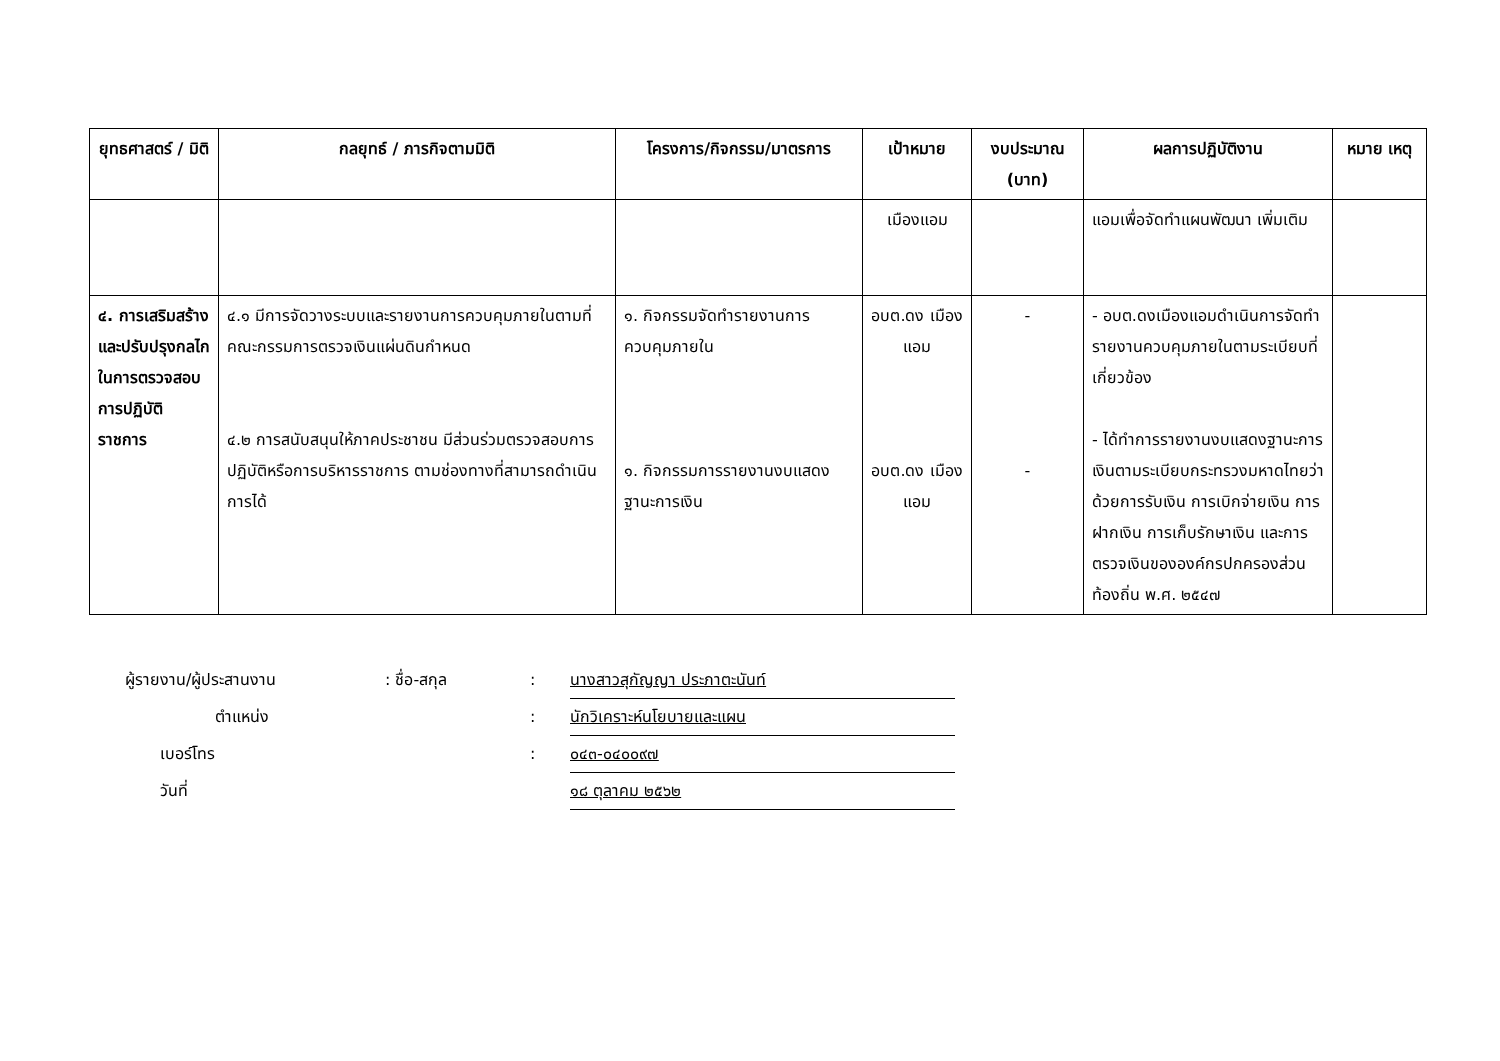| ยุทธศาสตร์ / มิติ | กลยุทธ์ / ภารกิจตามมิติ | โครงการ/กิจกรรม/มาตรการ | เป้าหมาย | งบประมาณ (บาท) | ผลการปฏิบัติงาน | หมาย เหตุ |
| --- | --- | --- | --- | --- | --- | --- |
| | | | เมืองแอม | | แอมเพื่อจัดทำแผนพัฒนา เพิ่มเติม | |
| ๔. การเสริมสร้างและปรับปรุงกลไกในการตรวจสอบการปฏิบัติราชการ | ๔.๑ มีการจัดวางระบบและรายงานการควบคุมภายในตามที่คณะกรรมการตรวจเงินแผ่นดินกำหนด ๔.๒ การสนับสนุนให้ภาคประชาชน มีส่วนร่วมตรวจสอบการปฏิบัติหรือการบริหารราชการ ตามช่องทางที่สามารถดำเนินการได้ | ๑. กิจกรรมจัดทำรายงานการควบคุมภายใน ๑. กิจกรรมการรายงานงบแสดงฐานะการเงิน | อบต.ดง เมืองแอม อบต.ดง เมืองแอม | - - | - อบต.ดงเมืองแอมดำเนินการจัดทำรายงานควบคุมภายในตามระเบียบที่เกี่ยวข้อง - ได้ทำการรายงานงบแสดงฐานะการเงินตามระเบียบกระทรวงมหาดไทยว่าด้วยการรับเงิน การเบิกจ่ายเงิน การฝากเงิน การเก็บรักษาเงิน และการตรวจเงินขององค์กรปกครองส่วนท้องถิ่น พ.ศ. ๒๕๔๗ | |
ผู้รายงาน/ผู้ประสานงาน: ชื่อ-สกุล: นางสาวสุกัญญา ประภาตะนันท์
ตำแหน่ง: นักวิเคราะห์นโยบายและแผน
เบอร์โทร: ๐๔๓-๐๔๐๐๙๗
วันที่ ๑๘ ตุลาคม ๒๕๖๒